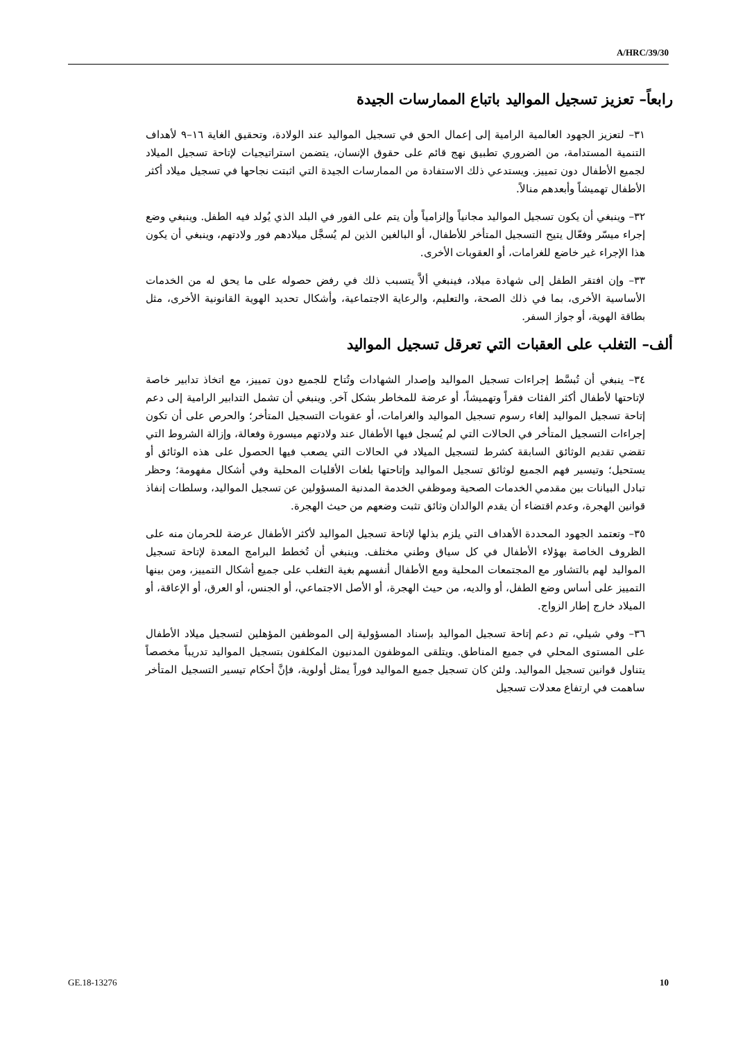A/HRC/39/30
رابعاً– تعزيز تسجيل المواليد باتباع الممارسات الجيدة
٣١– لتعزيز الجهود العالمية الرامية إلى إعمال الحق في تسجيل المواليد عند الولادة، وتحقيق الغاية ١٦–٩ لأهداف التنمية المستدامة، من الضروري تطبيق نهج قائم على حقوق الإنسان، يتضمن استراتيجيات لإتاحة تسجيل الميلاد لجميع الأطفال دون تمييز. ويستدعي ذلك الاستفادة من الممارسات الجيدة التي اثبتت نجاحها في تسجيل ميلاد أكثر الأطفال تهميشاً وأبعدهم منالاً.
٣٢– وينبغي أن يكون تسجيل المواليد مجانياً وإلزامياً وأن يتم على الفور في البلد الذي يُولد فيه الطفل. وينبغي وضع إجراء ميسّر وفعّال يتيح التسجيل المتأخر للأطفال، أو البالغين الذين لم يُسجَّل ميلادهم فور ولادتهم، وينبغي أن يكون هذا الإجراء غير خاضع للغرامات، أو العقوبات الأخرى.
٣٣– وإن افتقر الطفل إلى شهادة ميلاد، فينبغي ألاَّ يتسبب ذلك في رفض حصوله على ما يحق له من الخدمات الأساسية الأخرى، بما في ذلك الصحة، والتعليم، والرعاية الاجتماعية، وأشكال تحديد الهوية القانونية الأخرى، مثل بطاقة الهوية، أو جواز السفر.
ألف– التغلب على العقبات التي تعرقل تسجيل المواليد
٣٤– ينبغي أن تُبسَّط إجراءات تسجيل المواليد وإصدار الشهادات وتُتاح للجميع دون تمييز، مع اتخاذ تدابير خاصة لإتاحتها لأطفال أكثر الفئات فقراً وتهميشاً، أو عرضة للمخاطر بشكل آخر. وينبغي أن تشمل التدابير الرامية إلى دعم إتاحة تسجيل المواليد إلغاء رسوم تسجيل المواليد والغرامات، أو عقوبات التسجيل المتأخر؛ والحرص على أن تكون إجراءات التسجيل المتأخر في الحالات التي لم يُسجل فيها الأطفال عند ولادتهم ميسورة وفعالة، وإزالة الشروط التي تقضي تقديم الوثائق السابقة كشرط لتسجيل الميلاد في الحالات التي يصعب فيها الحصول على هذه الوثائق أو يستحيل؛ وتيسير فهم الجميع لوثائق تسجيل المواليد وإتاحتها بلغات الأقليات المحلية وفي أشكال مفهومة؛ وحظر تبادل البيانات بين مقدمي الخدمات الصحية وموظفي الخدمة المدنية المسؤولين عن تسجيل المواليد، وسلطات إنفاذ قوانين الهجرة، وعدم اقتضاء أن يقدم الوالدان وثائق تثبت وضعهم من حيث الهجرة.
٣٥– وتعتمد الجهود المحددة الأهداف التي يلزم بذلها لإتاحة تسجيل المواليد لأكثر الأطفال عرضة للحرمان منه على الظروف الخاصة بهؤلاء الأطفال في كل سياق وطني مختلف. وينبغي أن تُخطط البرامج المعدة لإتاحة تسجيل المواليد لهم بالتشاور مع المجتمعات المحلية ومع الأطفال أنفسهم بغية التغلب على جميع أشكال التمييز، ومن بينها التمييز على أساس وضع الطفل، أو والديه، من حيث الهجرة، أو الأصل الاجتماعي، أو الجنس، أو العرق، أو الإعاقة، أو الميلاد خارج إطار الزواج.
٣٦– وفي شيلي، تم دعم إتاحة تسجيل المواليد بإسناد المسؤولية إلى الموظفين المؤهلين لتسجيل ميلاد الأطفال على المستوى المحلي في جميع المناطق. ويتلقى الموظفون المدنيون المكلفون بتسجيل المواليد تدريباً مخصصاً يتناول قوانين تسجيل المواليد. ولئن كان تسجيل جميع المواليد فوراً يمثل أولوية، فإنَّ أحكام تيسير التسجيل المتأخر ساهمت في ارتفاع معدلات تسجيل
GE.18-13276 10